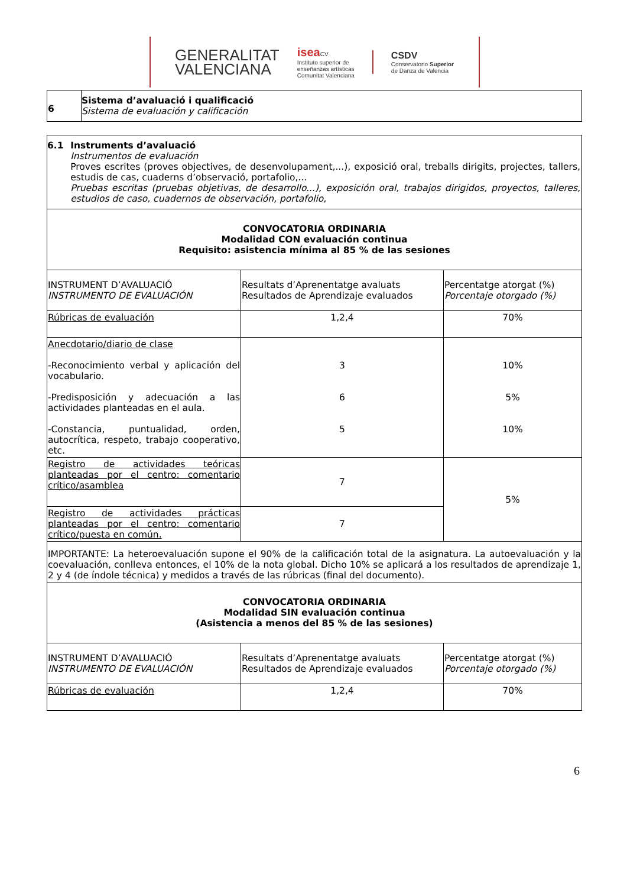GENERALITAT
VALENCIANA
isea CV
Instituto superior de
enseñanzas artísticas
Comunitat Valenciana
CSDV
Conservatorio Superior
de Danza de Valencia
| 6 | Sistema d’avaluació i qualificació Sistema de evaluación y calificación |
| 6.1 Instruments d’avaluació Instrumentos de evaluación Proves escrites (proves objectives, de desenvolupament,...), exposició oral, treballs dirigits, projectes, tallers, estudis de cas, cuaderns d’observació, portafolio,... Pruebas escritas (pruebas objetivas, de desarrollo...), exposición oral, trabajos dirigidos, proyectos, talleres, estudios de caso, cuadernos de observación, portafolio, | | |
| CONVOCATORIA ORDINARIA Modalidad CON evaluación continua Requisito: asistencia mínima al 85 % de las sesiones | | |
| INSTRUMENT D’AVALUACIÓ INSTRUMENTO DE EVALUACIÓN | Resultats d’Aprenentatge avaluats Resultados de Aprendizaje evaluados | Percentatge atorgat (%) Porcentaje otorgado (%) |
| Rúbricas de evaluación | 1,2,4 | 70% |
| Anecdotario/diario de clase -Reconocimiento verbal y aplicación del vocabulario. -Predisposición y adecuación a las actividades planteadas en el aula. -Constancia, puntualidad, orden, autocrítica, respeto, trabajo cooperativo, etc. | 3 6 5 | 10% 5% 10% |
| Registro de actividades teóricas planteadas por el centro: comentario crítico/asamblea | 7 | 5% |
| Registro de actividades prácticas planteadas por el centro: comentario crítico/puesta en común. | 7 | |
| IMPORTANTE: La heteroevaluación supone el 90% de la calificación total de la asignatura. La autoevaluación y la coevaluación, conlleva entonces, el 10% de la nota global. Dicho 10% se aplicará a los resultados de aprendizaje 1, 2 y 4 (de índole técnica) y medidos a través de las rúbricas (final del documento). | | |
| CONVOCATORIA ORDINARIA Modalidad SIN evaluación continua (Asistencia a menos del 85 % de las sesiones) | | |
| INSTRUMENT D’AVALUACIÓ INSTRUMENTO DE EVALUACIÓN | Resultats d’Aprenentatge avaluats Resultados de Aprendizaje evaluados | Percentatge atorgat (%) Porcentaje otorgado (%) |
| Rúbricas de evaluación | 1,2,4 | 70% |
6